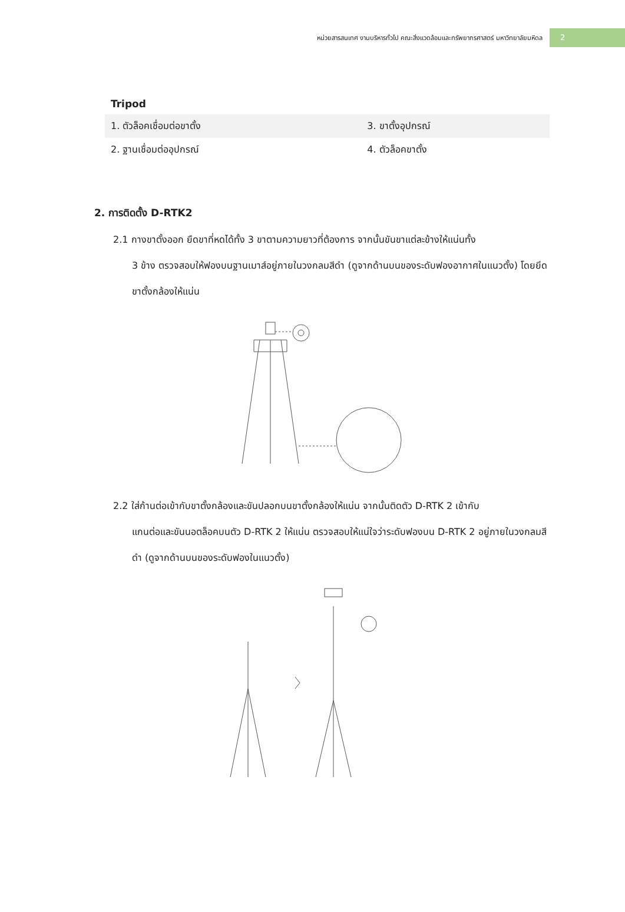หน่วยสารสนเทศ งานบริหารทั่วไป คณะสิ่งแวดล้อมและทรัพยากรศาสตร์ มหาวิทยาลัยมหิดล 2
Tripod
| 1. ตัวล็อคเชื่อมต่อขาตั้ง | 3. ขาตั้งอุปกรณ์ |
| 2. ฐานเชื่อมต่ออุปกรณ์ | 4. ตัวล็อคขาตั้ง |
2. การติดตั้ง D-RTK2
2.1 กางขาตั้งออก ยืดขาที่หดได้ทั้ง 3 ขาตามความยาวที่ต้องการ จากนั้นขันขาแต่ละข้างให้แน่นทั้ง
3 ข้าง ตรวจสอบให้ฟองบนฐานเมาส์อยู่ภายในวงกลมสีดำ (ดูจากด้านบนของระดับฟองอากาศในแนวตั้ง) โดยยึดขาตั้งกล้องให้แน่น
2.2 ใส่ก้านต่อเข้ากับขาตั้งกล้องและขันปลอกบนขาตั้งกล้องให้แน่น จากนั้นติดตัว D-RTK 2 เข้ากับ
แกนต่อและขันนอตล็อคบนตัว D-RTK 2 ให้แน่น ตรวจสอบให้แน่ใจว่าระดับฟองบน D-RTK 2 อยู่ภายในวงกลมสีดำ (ดูจากด้านบนของระดับฟองในแนวตั้ง)